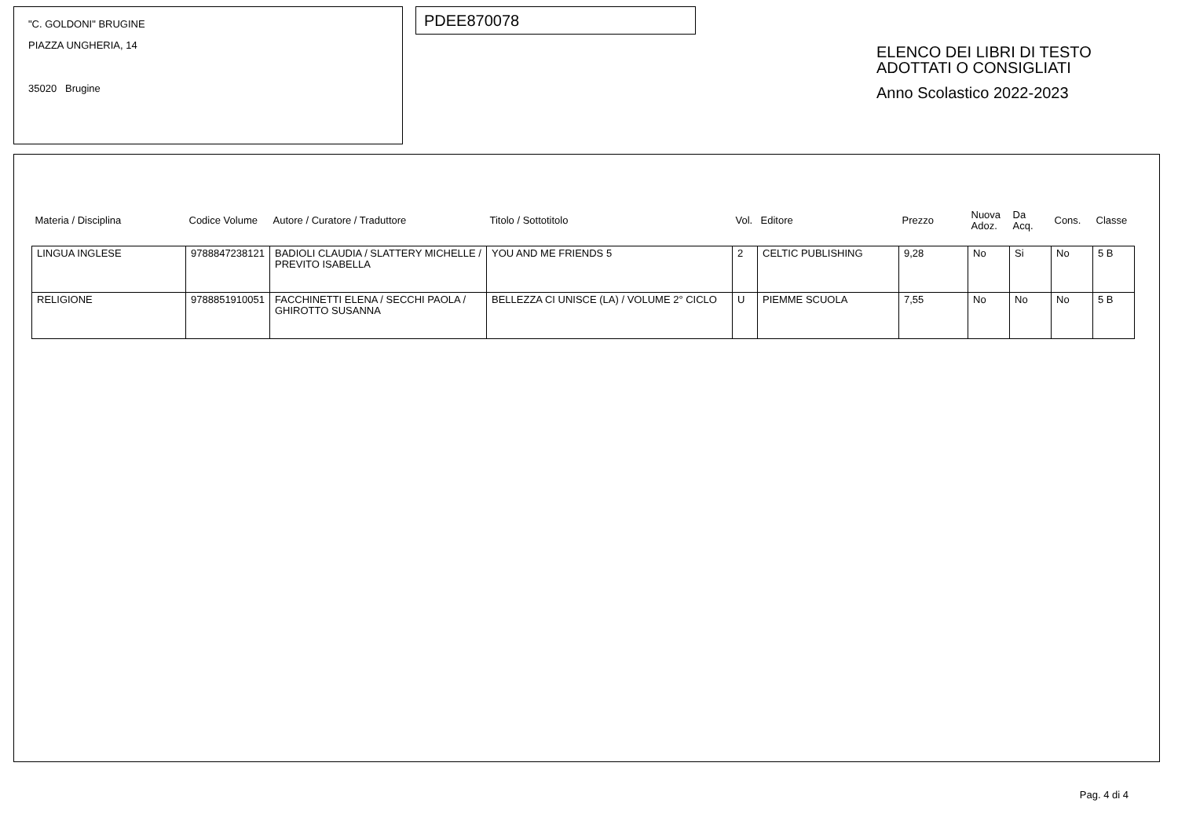"C. GOLDONI" BRUGINE
PIAZZA UNGHERIA, 14
35020 Brugine
PDEE870078
ELENCO DEI LIBRI DI TESTO
ADOTTATI O CONSIGLIATI
Anno Scolastico 2022-2023
| Materia / Disciplina | Codice Volume | Autore / Curatore / Traduttore | Titolo / Sottotitolo | Vol. | Editore | Prezzo | Nuova Adoz. | Da Acq. | Cons. | Classe |
| --- | --- | --- | --- | --- | --- | --- | --- | --- | --- | --- |
| LINGUA INGLESE | 9788847238121 | BADIOLI CLAUDIA / SLATTERY MICHELLE / PREVITO ISABELLA | YOU AND ME FRIENDS 5 | 2 | CELTIC PUBLISHING | 9,28 | No | Si | No | 5 B |
| RELIGIONE | 9788851910051 | FACCHINETTI ELENA / SECCHI PAOLA / GHIROTTO SUSANNA | BELLEZZA CI UNISCE (LA) / VOLUME 2° CICLO | U | PIEMME SCUOLA | 7,55 | No | No | No | 5 B |
Pag. 4 di 4